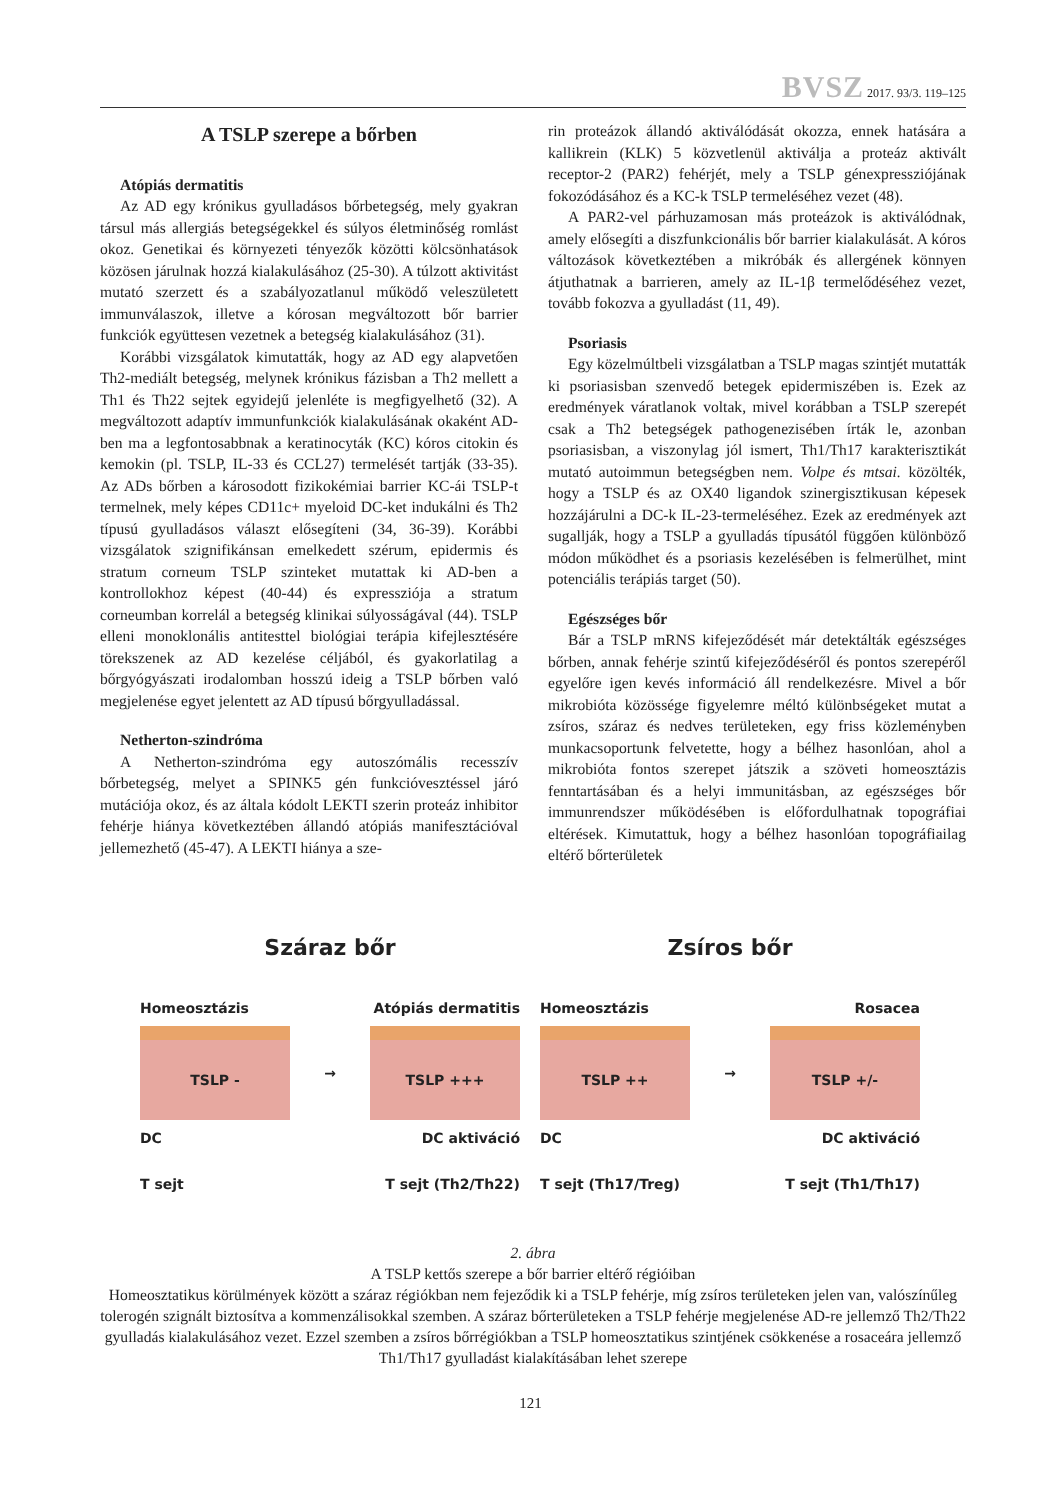BVSZ 2017. 93/3. 119–125
A TSLP szerepe a bőrben
Atópiás dermatitis
Az AD egy krónikus gyulladásos bőrbetegség, mely gyakran társul más allergiás betegségekkel és súlyos életminőség romlást okoz. Genetikai és környezeti tényezők közötti kölcsönhatások közösen járulnak hozzá kialakulásához (25-30). A túlzott aktivitást mutató szerzett és a szabályozatlanul működő veleszületett immunválaszok, illetve a kórosan megváltozott bőr barrier funkciók együttesen vezetnek a betegség kialakulásához (31).
Korábbi vizsgálatok kimutatták, hogy az AD egy alapvetően Th2-mediált betegség, melynek krónikus fázisban a Th2 mellett a Th1 és Th22 sejtek egyidejű jelenléte is megfigyelhető (32). A megváltozott adaptív immunfunkciók kialakulásának okaként AD-ben ma a legfontosabbnak a keratinocyták (KC) kóros citokin és kemokin (pl. TSLP, IL-33 és CCL27) termelését tartják (33-35). Az ADs bőrben a károsodott fizikokémiai barrier KC-ái TSLP-t termelnek, mely képes CD11c+ myeloid DC-ket indukálni és Th2 típusú gyulladásos választ elősegíteni (34, 36-39). Korábbi vizsgálatok szignifikánsan emelkedett szérum, epidermis és stratum corneum TSLP szinteket mutattak ki AD-ben a kontrollokhoz képest (40-44) és expressziója a stratum corneumban korrelál a betegség klinikai súlyosságával (44). TSLP elleni monoklonális antitesttel biológiai terápia kifejlesztésére törekszenek az AD kezelése céljából, és gyakorlatilag a bőrgyógyászati irodalomban hosszú ideig a TSLP bőrben való megjelenése egyet jelentett az AD típusú bőrgyulladással.
Netherton-szindróma
A Netherton-szindróma egy autoszómális recesszív bőrbetegség, melyet a SPINK5 gén funkcióvesztéssel járó mutációja okoz, és az általa kódolt LEKTI szerin proteáz inhibitor fehérje hiánya következtében állandó atópiás manifesztációval jellemezhető (45-47). A LEKTI hiánya a sze-
rin proteázok állandó aktiválódását okozza, ennek hatására a kallikrein (KLK) 5 közvetlenül aktiválja a proteáz aktivált receptor-2 (PAR2) fehérjét, mely a TSLP génexpressziójának fokozódásához és a KC-k TSLP termeléséhez vezet (48).
A PAR2-vel párhuzamosan más proteázok is aktiválódnak, amely elősegíti a diszfunkcionális bőr barrier kialakulását. A kóros változások következtében a mikróbák és allergének könnyen átjuthatnak a barrieren, amely az IL-1β termelődéséhez vezet, tovább fokozva a gyulladást (11, 49).
Psoriasis
Egy közelmúltbeli vizsgálatban a TSLP magas szintjét mutatták ki psoriasisban szenvedő betegek epidermiszében is. Ezek az eredmények váratlanok voltak, mivel korábban a TSLP szerepét csak a Th2 betegségek pathogenezisében írták le, azonban psoriasisban, a viszonylag jól ismert, Th1/Th17 karakterisztikát mutató autoimmun betegségben nem. Volpe és mtsai. közölték, hogy a TSLP és az OX40 ligandok szinergisztikusan képesek hozzájárulni a DC-k IL-23-termeléséhez. Ezek az eredmények azt sugallják, hogy a TSLP a gyulladás típusától függően különböző módon működhet és a psoriasis kezelésében is felmerülhet, mint potenciális terápiás target (50).
Egészséges bőr
Bár a TSLP mRNS kifejeződését már detektálták egészséges bőrben, annak fehérje szintű kifejeződéséről és pontos szerepéről egyelőre igen kevés információ áll rendelkezésre. Mivel a bőr mikrobióta közössége figyelemre méltó különbségeket mutat a zsíros, száraz és nedves területeken, egy friss közleményben munkacsoportunk felvetette, hogy a bélhez hasonlóan, ahol a mikrobióta fontos szerepet játszik a szöveti homeosztázis fenntartásában és a helyi immunitásban, az egészséges bőr immunrendszer működésében is előfordulhatnak topográfiai eltérések. Kimutattuk, hogy a bélhez hasonlóan topográfiailag eltérő bőrterületek
Száraz bőr
Homeosztázis Atópiás dermatitis
TSLP -
→
TSLP +++
DC DC aktiváció
T sejt T sejt (Th2/Th22)
Zsíros bőr
Homeosztázis Rosacea
TSLP ++
→
TSLP +/-
DC DC aktiváció
T sejt (Th17/Treg) T sejt (Th1/Th17)
2. ábra
A TSLP kettős szerepe a bőr barrier eltérő régióiban
Homeosztatikus körülmények között a száraz régiókban nem fejeződik ki a TSLP fehérje, míg zsíros területeken jelen van, valószínűleg tolerogén szignált biztosítva a kommenzálisokkal szemben. A száraz bőrterületeken a TSLP fehérje megjelenése AD-re jellemző Th2/Th22 gyulladás kialakulásához vezet. Ezzel szemben a zsíros bőrrégiókban a TSLP homeosztatikus szintjének csökkenése a rosaceára jellemző Th1/Th17 gyulladást kialakításában lehet szerepe
121